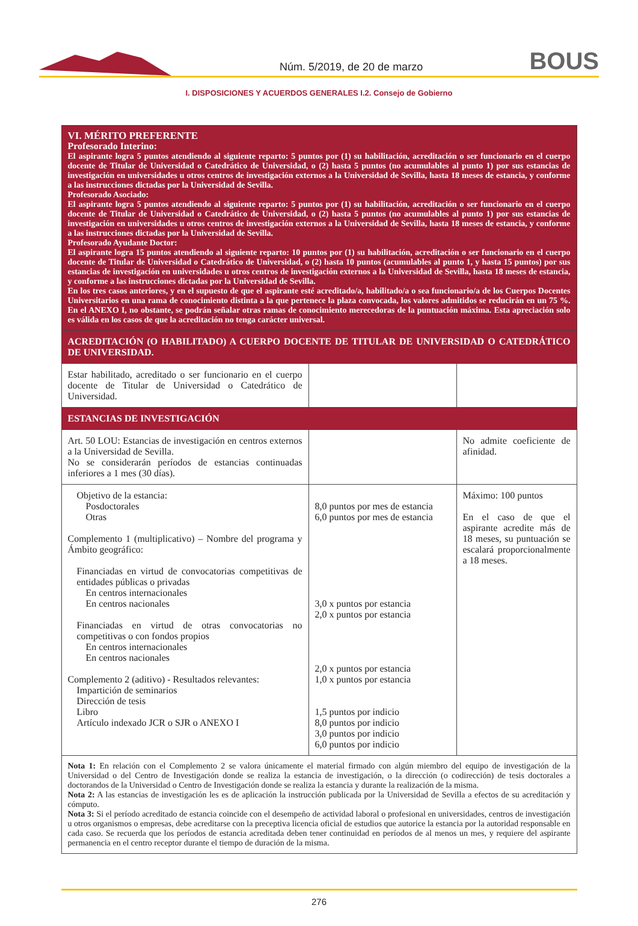Núm. 5/2019, de 20 de marzo BOUS
I. DISPOSICIONES Y ACUERDOS GENERALES I.2. Consejo de Gobierno
| VI. MÉRITO PREFERENTE Profesorado Interino: El aspirante logra 5 puntos atendiendo al siguiente reparto: 5 puntos por (1) su habilitación, acreditación o ser funcionario en el cuerpo docente de Titular de Universidad o Catedrático de Universidad, o (2) hasta 5 puntos (no acumulables al punto 1) por sus estancias de investigación en universidades u otros centros de investigación externos a la Universidad de Sevilla, hasta 18 meses de estancia, y conforme a las instrucciones dictadas por la Universidad de Sevilla. Profesorado Asociado: El aspirante logra 5 puntos atendiendo al siguiente reparto: 5 puntos por (1) su habilitación, acreditación o ser funcionario en el cuerpo docente de Titular de Universidad o Catedrático de Universidad, o (2) hasta 5 puntos (no acumulables al punto 1) por sus estancias de investigación en universidades u otros centros de investigación externos a la Universidad de Sevilla, hasta 18 meses de estancia, y conforme a las instrucciones dictadas por la Universidad de Sevilla. Profesorado Ayudante Doctor: El aspirante logra 15 puntos atendiendo al siguiente reparto: 10 puntos por (1) su habilitación, acreditación o ser funcionario en el cuerpo docente de Titular de Universidad o Catedrático de Universidad, o (2) hasta 10 puntos (acumulables al punto 1, y hasta 15 puntos) por sus estancias de investigación en universidades u otros centros de investigación externos a la Universidad de Sevilla, hasta 18 meses de estancia, y conforme a las instrucciones dictadas por la Universidad de Sevilla. En los tres casos anteriores, y en el supuesto de que el aspirante esté acreditado/a, habilitado/a o sea funcionario/a de los Cuerpos Docentes Universitarios en una rama de conocimiento distinta a la que pertenece la plaza convocada, los valores admitidos se reducirán en un 75 %. En el ANEXO I, no obstante, se podrán señalar otras ramas de conocimiento merecedoras de la puntuación máxima. Esta apreciación solo es válida en los casos de que la acreditación no tenga carácter universal. | | |
| ACREDITACIÓN (O HABILITADO) A CUERPO DOCENTE DE TITULAR DE UNIVERSIDAD O CATEDRÁTICO DE UNIVERSIDAD. | | |
| Estar habilitado, acreditado o ser funcionario en el cuerpo docente de Titular de Universidad o Catedrático de Universidad. | | |
| ESTANCIAS DE INVESTIGACIÓN | | |
| Art. 50 LOU: Estancias de investigación en centros externos a la Universidad de Sevilla. No se considerarán períodos de estancias continuadas inferiores a 1 mes (30 días). | | No admite coeficiente de afinidad. |
| Objetivo de la estancia: Posdoctorales Otras Complemento 1 (multiplicativo) – Nombre del programa y Ámbito geográfico: Financiadas en virtud de convocatorias competitivas de entidades públicas o privadas En centros internacionales En centros nacionales Financiadas en virtud de otras convocatorias no competitivas o con fondos propios En centros internacionales En centros nacionales Complemento 2 (aditivo) - Resultados relevantes: Impartición de seminarios Dirección de tesis Libro Artículo indexado JCR o SJR o ANEXO I | 8,0 puntos por mes de estancia 6,0 puntos por mes de estancia 3,0 x puntos por estancia 2,0 x puntos por estancia 2,0 x puntos por estancia 1,0 x puntos por estancia 1,5 puntos por indicio 8,0 puntos por indicio 3,0 puntos por indicio 6,0 puntos por indicio | Máximo: 100 puntos En el caso de que el aspirante acredite más de 18 meses, su puntuación se escalará proporcionalmente a 18 meses. |
| Nota 1: En relación con el Complemento 2 se valora únicamente el material firmado con algún miembro del equipo de investigación de la Universidad o del Centro de Investigación donde se realiza la estancia de investigación, o la dirección (o codirección) de tesis doctorales a doctorandos de la Universidad o Centro de Investigación donde se realiza la estancia y durante la realización de la misma. Nota 2: A las estancias de investigación les es de aplicación la instrucción publicada por la Universidad de Sevilla a efectos de su acreditación y cómputo. Nota 3: Si el período acreditado de estancia coincide con el desempeño de actividad laboral o profesional en universidades, centros de investigación u otros organismos o empresas, debe acreditarse con la preceptiva licencia oficial de estudios que autorice la estancia por la autoridad responsable en cada caso. Se recuerda que los períodos de estancia acreditada deben tener continuidad en períodos de al menos un mes, y requiere del aspirante permanencia en el centro receptor durante el tiempo de duración de la misma. | | |
276